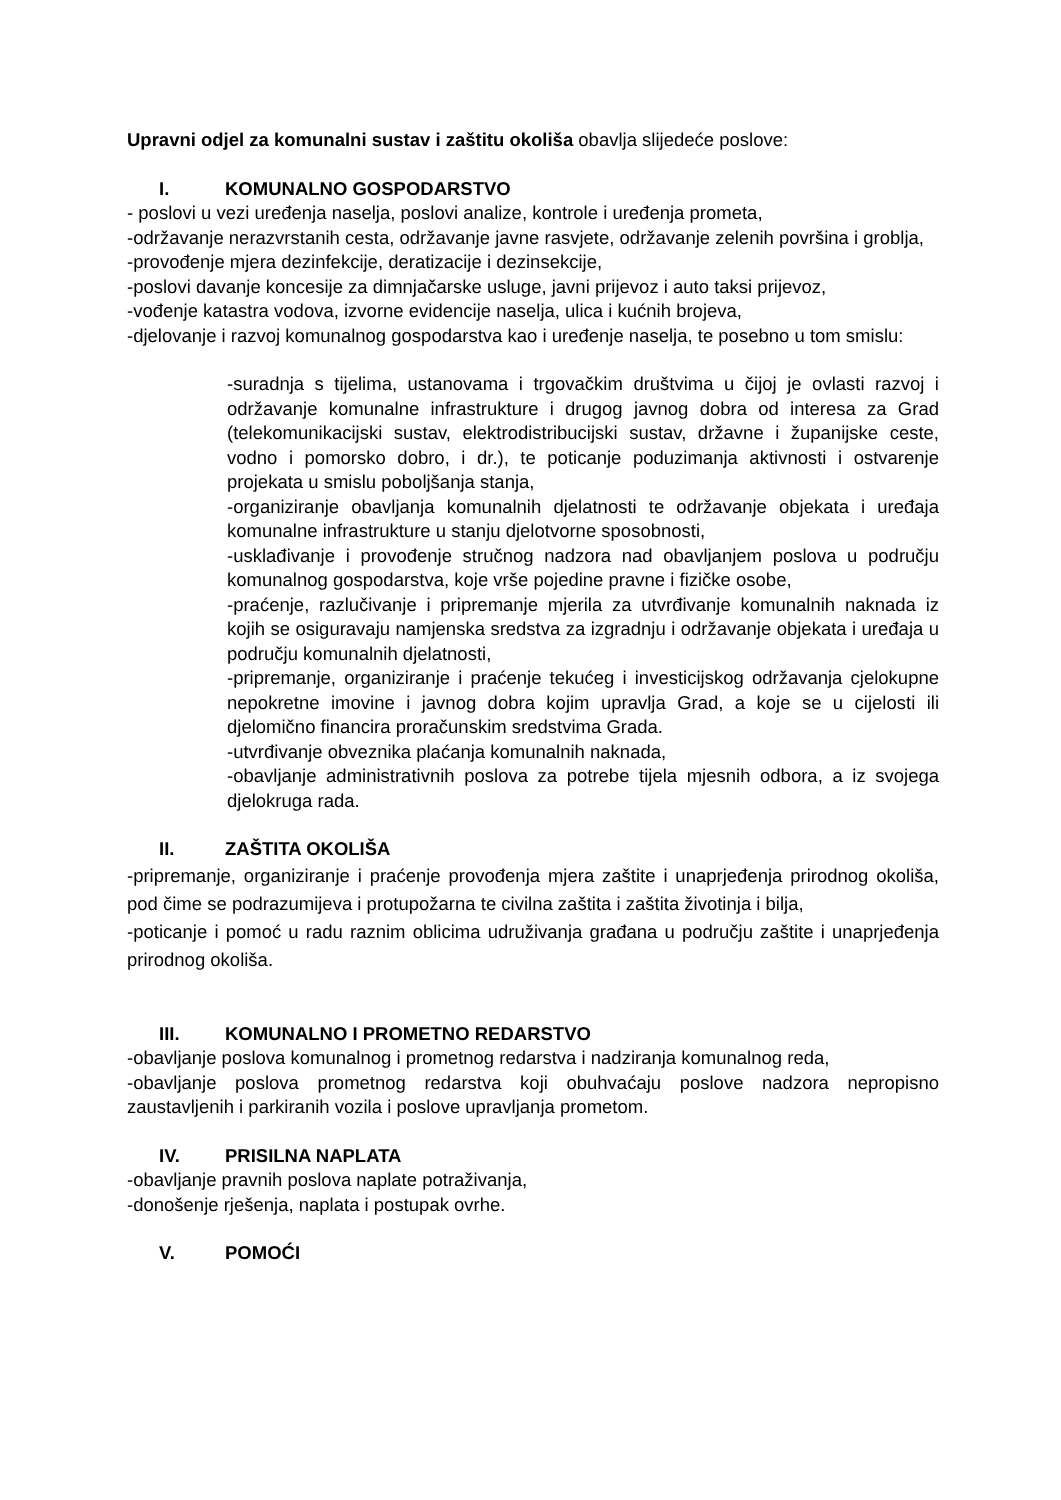Upravni odjel za komunalni sustav i zaštitu okoliša obavlja slijedeće poslove:
I. KOMUNALNO GOSPODARSTVO
- poslovi u vezi uređenja naselja, poslovi analize, kontrole i uređenja prometa,
-održavanje nerazvrstanih cesta, održavanje javne rasvjete, održavanje zelenih površina i groblja,
-provođenje mjera dezinfekcije, deratizacije i dezinsekcije,
-poslovi davanje koncesije za dimnjačarske usluge, javni prijevoz i auto taksi prijevoz,
-vođenje katastra vodova, izvorne evidencije naselja, ulica i kućnih brojeva,
-djelovanje i razvoj komunalnog gospodarstva kao i uređenje naselja, te posebno u tom smislu:
-suradnja s tijelima, ustanovama i trgovačkim društvima u čijoj je ovlasti razvoj i održavanje komunalne infrastrukture i drugog javnog dobra od interesa za Grad (telekomunikacijski sustav, elektrodistribucijski sustav, državne i županijske ceste, vodno i pomorsko dobro, i dr.), te poticanje poduzimanja aktivnosti i ostvarenje projekata u smislu poboljšanja stanja,
-organiziranje obavljanja komunalnih djelatnosti te održavanje objekata i uređaja komunalne infrastrukture u stanju djelotvorne sposobnosti,
-usklađivanje i provođenje stručnog nadzora nad obavljanjem poslova u području komunalnog gospodarstva, koje vrše pojedine pravne i fizičke osobe,
-praćenje, razlučivanje i pripremanje mjerila za utvrđivanje komunalnih naknada iz kojih se osiguravaju namjenska sredstva za izgradnju i održavanje objekata i uređaja u području komunalnih djelatnosti,
-pripremanje, organiziranje i praćenje tekućeg i investicijskog održavanja cjelokupne nepokretne imovine i javnog dobra kojim upravlja Grad, a koje se u cijelosti ili djelomično financira proračunskim sredstvima Grada.
-utvrđivanje obveznika plaćanja komunalnih naknada,
-obavljanje administrativnih poslova za potrebe tijela mjesnih odbora, a iz svojega djelokruga rada.
II. ZAŠTITA OKOLIŠA
-pripremanje, organiziranje i praćenje provođenja mjera zaštite i unaprjeđenja prirodnog okoliša, pod čime se podrazumijeva i protupožarna te civilna zaštita i zaštita životinja i bilja,
-poticanje i pomoć u radu raznim oblicima udruživanja građana u području zaštite i unaprjeđenja prirodnog okoliša.
III. KOMUNALNO I PROMETNO REDARSTVO
-obavljanje poslova komunalnog i prometnog redarstva i nadziranja komunalnog reda,
-obavljanje poslova prometnog redarstva koji obuhvaćaju poslove nadzora nepropisno zaustavljenih i parkiranih vozila i poslove upravljanja prometom.
IV. PRISILNA NAPLATA
-obavljanje pravnih poslova naplate potraživanja,
-donošenje rješenja, naplata i postupak ovrhe.
V. POMOĆI